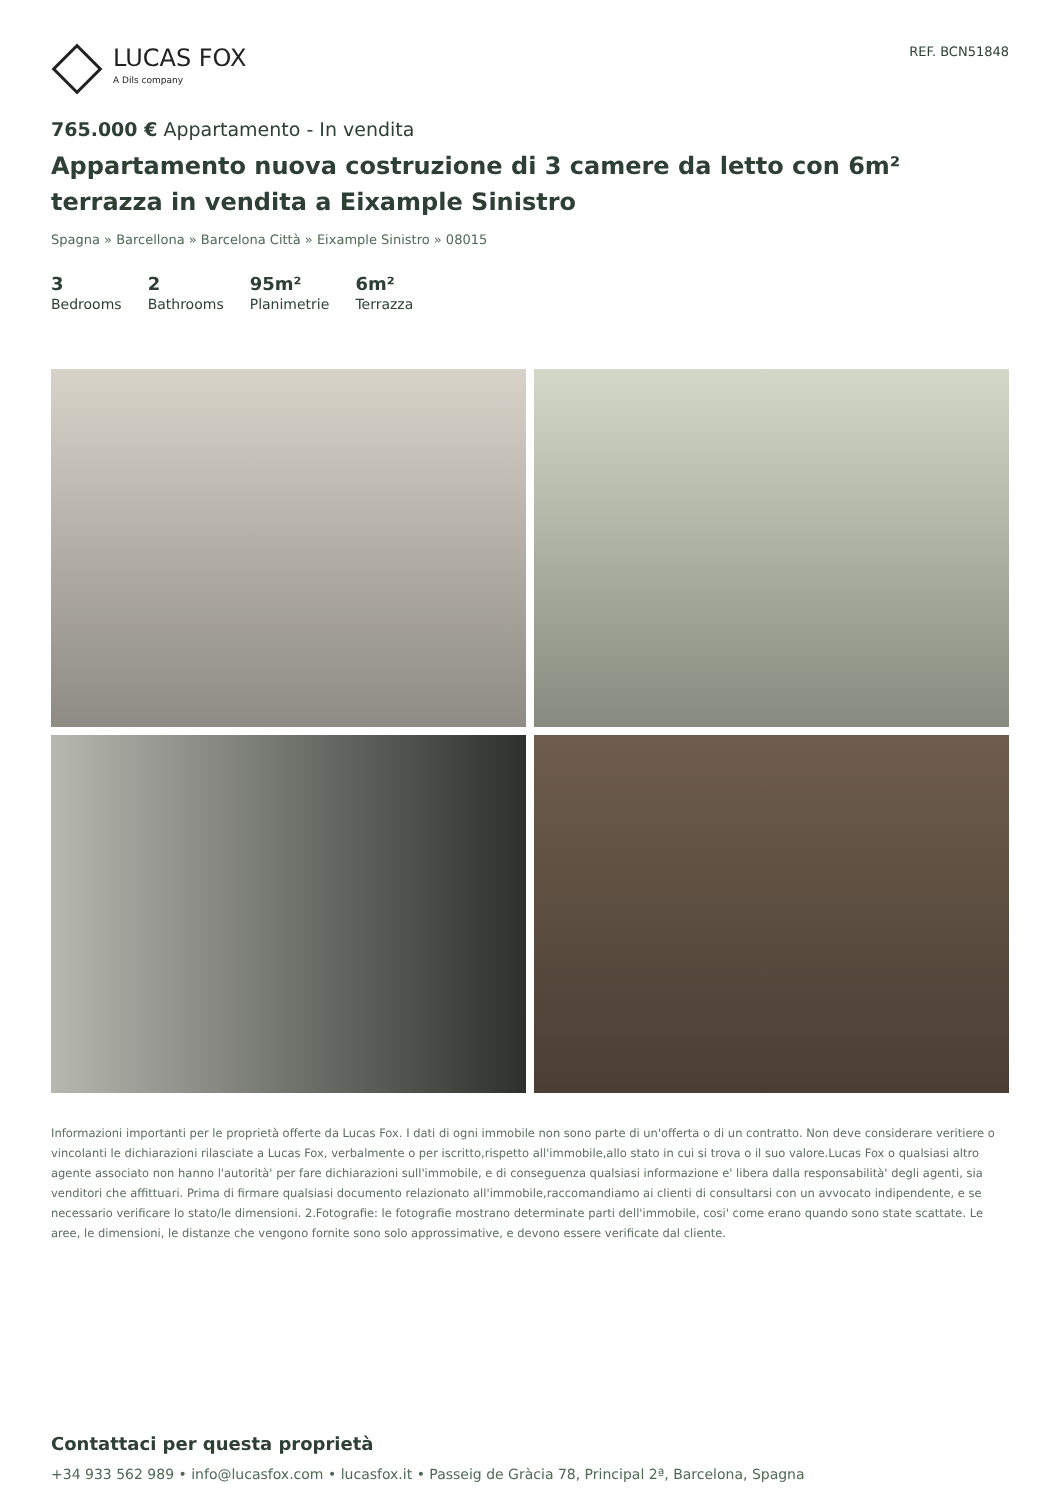LUCAS FOX
A Dils company
REF. BCN51848
765.000 € Appartamento - In vendita
Appartamento nuova costruzione di 3 camere da letto con 6m² terrazza in vendita a Eixample Sinistro
Spagna » Barcellona » Barcelona Città » Eixample Sinistro » 08015
3
Bedrooms
2
Bathrooms
95m²
Planimetrie
6m²
Terrazza
Informazioni importanti per le proprietà offerte da Lucas Fox. I dati di ogni immobile non sono parte di un'offerta o di un contratto. Non deve considerare veritiere o vincolanti le dichiarazioni rilasciate a Lucas Fox, verbalmente o per iscritto,rispetto all'immobile,allo stato in cui si trova o il suo valore.Lucas Fox o qualsiasi altro agente associato non hanno l'autorità' per fare dichiarazioni sull'immobile, e di conseguenza qualsiasi informazione e' libera dalla responsabilità' degli agenti, sia venditori che affittuari. Prima di firmare qualsiasi documento relazionato all'immobile,raccomandiamo ai clienti di consultarsi con un avvocato indipendente, e se necessario verificare lo stato/le dimensioni. 2.Fotografie: le fotografie mostrano determinate parti dell'immobile, cosi' come erano quando sono state scattate. Le aree, le dimensioni, le distanze che vengono fornite sono solo approssimative, e devono essere verificate dal cliente.
Contattaci per questa proprietà
+34 933 562 989 • info@lucasfox.com • lucasfox.it • Passeig de Gràcia 78, Principal 2ª, Barcelona, Spagna